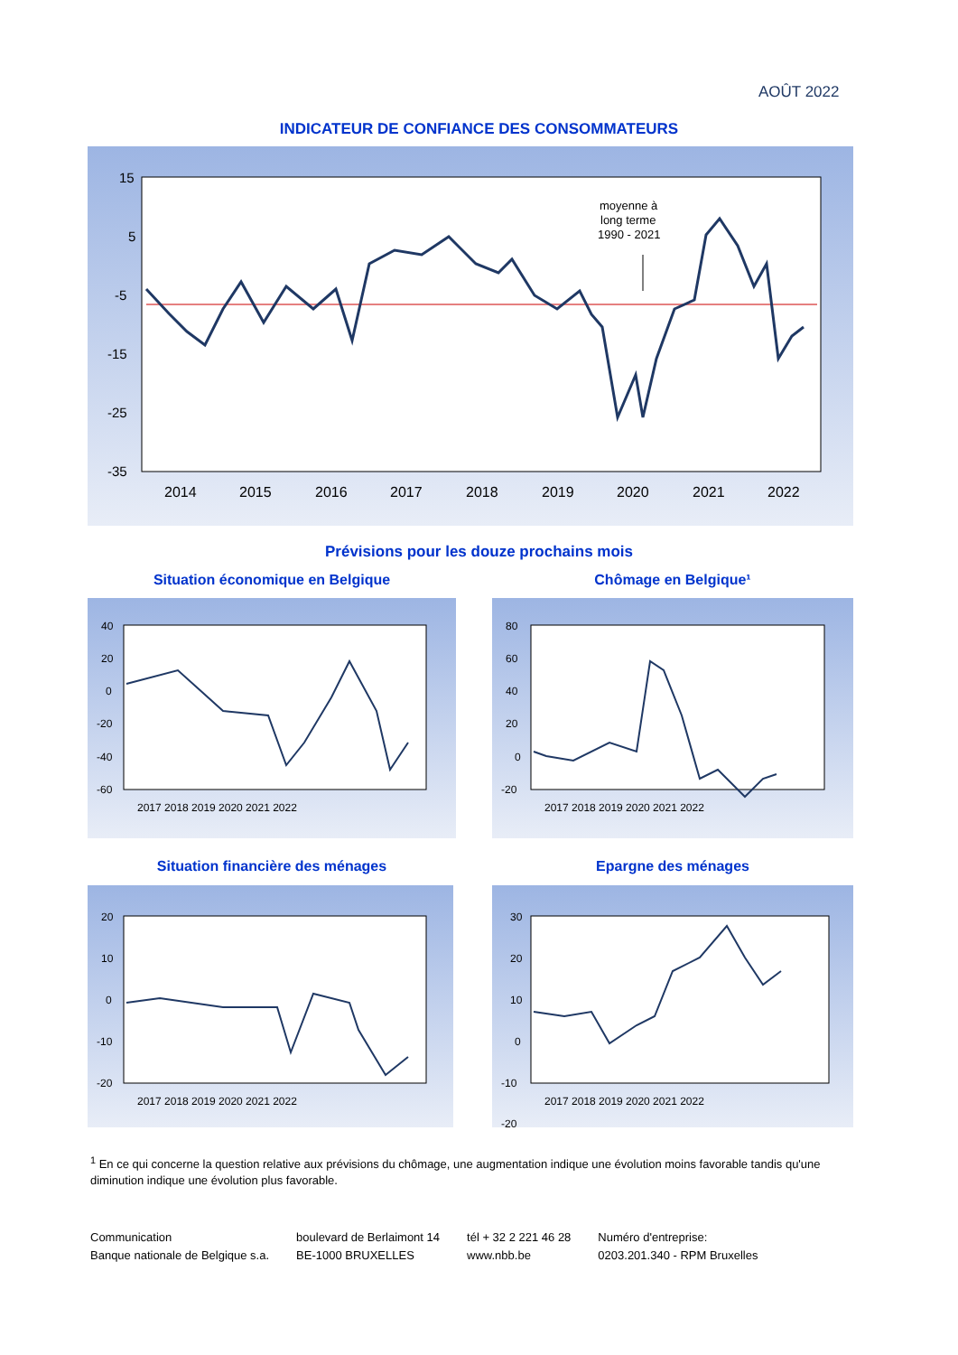AOÛT 2022
INDICATEUR DE CONFIANCE DES CONSOMMATEURS
15
5
-5
-15
-25
-35
2014
2015
2016
2017
2018
2019
2020
2021
2022
moyenne à
long terme
1990 - 2021
Prévisions pour les douze prochains mois
Situation économique en Belgique Chômage en Belgique¹
40
20
0
-20
-40
-60
2017 2018 2019 2020 2021 2022
80
60
40
20
0
-20
2017 2018 2019 2020 2021 2022
Situation financière des ménages Epargne des ménages
20
10
0
-10
-20
2017 2018 2019 2020 2021 2022
30
20
10
0
-10
-20
2017 2018 2019 2020 2021 2022
<sup>1</sup> En ce qui concerne la question relative aux prévisions du chômage, une augmentation indique une évolution moins favorable tandis qu'une diminution indique une évolution plus favorable.
Communication
Banque nationale de Belgique s.a.
boulevard de Berlaimont 14
BE-1000 BRUXELLES
tél + 32 2 221 46 28
www.nbb.be
Numéro d'entreprise:
0203.201.340 - RPM Bruxelles